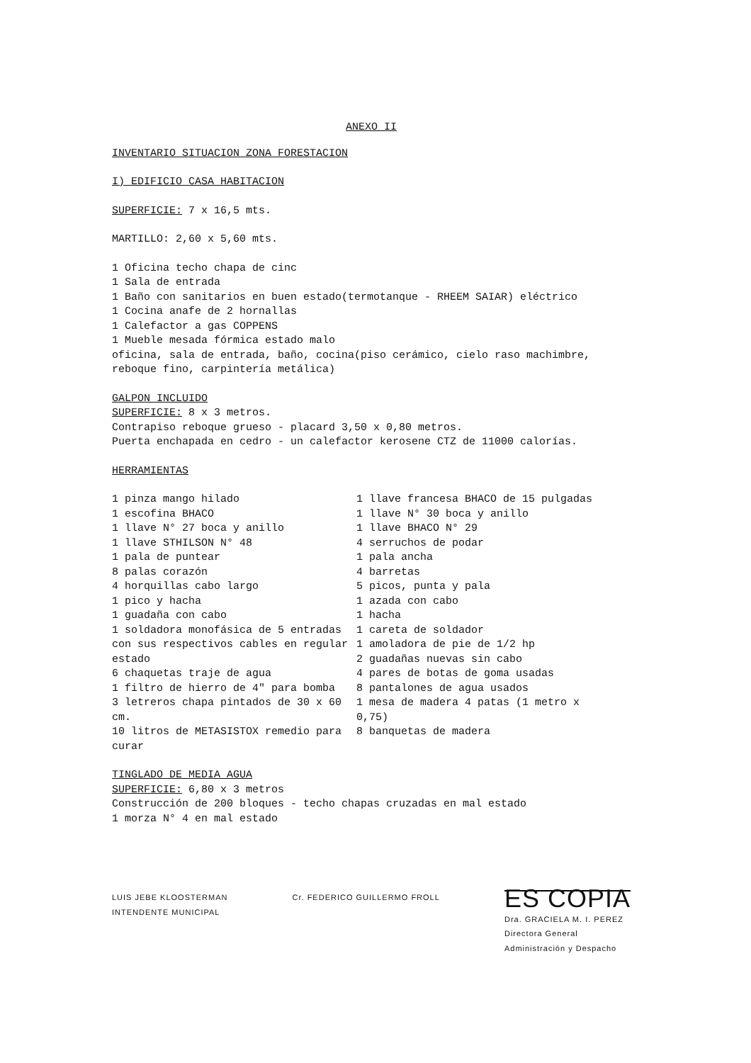ANEXO II
INVENTARIO SITUACION ZONA FORESTACION
I) EDIFICIO CASA HABITACION
SUPERFICIE: 7 x 16,5 mts.
MARTILLO: 2,60 x 5,60 mts.
1 Oficina techo chapa de cinc
1 Sala de entrada
1 Baño con sanitarios en buen estado(termotanque - RHEEM SAIAR) eléctrico
1 Cocina anafe de 2 hornallas
1 Calefactor a gas COPPENS
1 Mueble mesada fórmica estado malo
oficina, sala de entrada, baño, cocina(piso cerámico, cielo raso machimbre, reboque fino, carpintería metálica)
GALPON INCLUIDO
SUPERFICIE: 8 x 3 metros.
Contrapiso reboque grueso - placard 3,50 x 0,80 metros.
Puerta enchapada en cedro - un calefactor kerosene CTZ de 11000 calorías.
HERRAMIENTAS
1 pinza mango hilado
1 escofina BHACO
1 llave N° 27 boca y anillo
1 llave STHILSON N° 48
1 pala de puntear
8 palas corazón
4 horquillas cabo largo
1 pico y hacha
1 guadaña con cabo
1 soldadora monofásica de 5 entradas con sus respectivos cables en regular estado
6 chaquetas traje de agua
1 filtro de hierro de 4" para bomba
3 letreros chapa pintados de 30 x 60 cm.
10 litros de METASISTOX remedio para curar
1 llave francesa BHACO de 15 pulgadas
1 llave N° 30 boca y anillo
1 llave BHACO N° 29
4 serruchos de podar
1 pala ancha
4 barretas
5 picos, punta y pala
1 azada con cabo
1 hacha
1 careta de soldador
1 amoladora de pie de 1/2 hp
2 guadañas nuevas sin cabo
4 pares de botas de goma usadas
8 pantalones de agua usados
1 mesa de madera 4 patas (1 metro x 0,75)
8 banquetas de madera
TINGLADO DE MEDIA AGUA
SUPERFICIE: 6,80 x 3 metros
Construcción de 200 bloques - techo chapas cruzadas en mal estado
1 morza N° 4 en mal estado
LUIS JEBE KLOOSTERMAN
INTENDENTE MUNICIPAL
Cr. FEDERICO GUILLERMO FROLL
ES COPIA
Dra. GRACIELA M. I. PEREZ
Directora General
Administración y Despacho